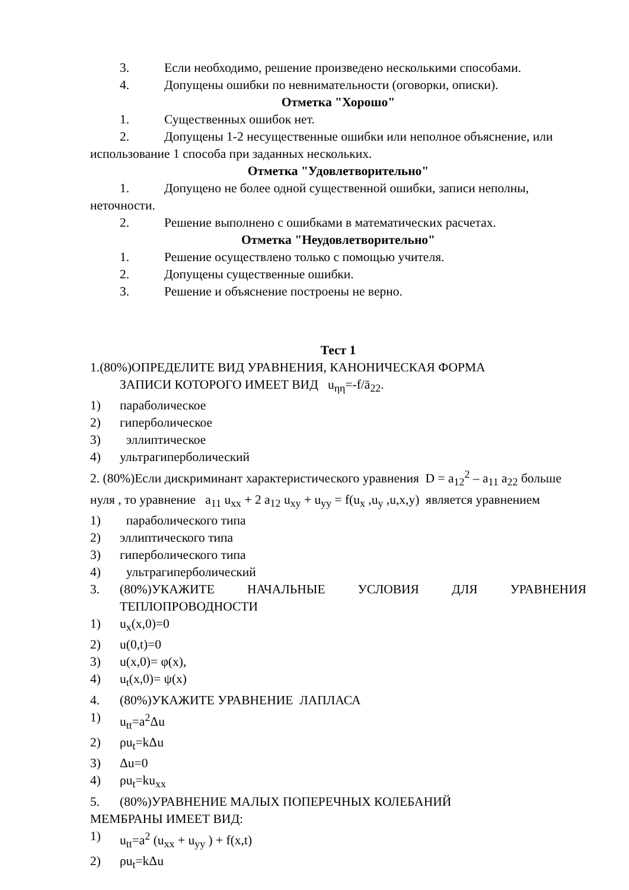3. Если необходимо, решение произведено несколькими способами.
4. Допущены ошибки по невнимательности (оговорки, описки).
Отметка "Хорошо"
1. Существенных ошибок нет.
2. Допущены 1-2 несущественные ошибки или неполное объяснение, или использование 1 способа при заданных нескольких.
Отметка "Удовлетворительно"
1. Допущено не более одной существенной ошибки, записи неполны, неточности.
2. Решение выполнено с ошибками в математических расчетах.
Отметка "Неудовлетворительно"
1. Решение осуществлено только с помощью учителя.
2. Допущены существенные ошибки.
3. Решение и объяснение построены не верно.
Тест 1
1.(80%)ОПРЕДЕЛИТЕ ВИД УРАВНЕНИЯ, КАНОНИЧЕСКАЯ ФОРМА
ЗАПИСИ КОТОРОГО ИМЕЕТ ВИД u<sub>ηη</sub>=-f/ā<sub>22</sub>.
1) параболическое
2) гиперболическое
3) эллиптическое
4) ультрагиперболический
2. (80%)Если дискриминант характеристического уравнения D = a<sub>12</sub><sup>2</sup> – a<sub>11</sub> a<sub>22</sub> больше нуля , то уравнение a<sub>11</sub> u<sub>xx</sub> + 2 a<sub>12</sub> u<sub>xy</sub> + u<sub>yy</sub> = f(u<sub>x</sub> ,u<sub>y</sub> ,u,x,y) является уравнением
1) параболического типа
2) эллиптического типа
3) гиперболического типа
4) ультрагиперболический
3. (80%)УКАЖИТЕ НАЧАЛЬНЫЕ УСЛОВИЯ ДЛЯ УРАВНЕНИЯ ТЕПЛОПРОВОДНОСТИ
1) u<sub>x</sub>(x,0)=0
2) u(0,t)=0
3) u(x,0)= φ(x),
4) u<sub>t</sub>(x,0)= ψ(x)
4. (80%)УКАЖИТЕ УРАВНЕНИЕ ЛАПЛАСА
1) u<sub>tt</sub>=a<sup>2</sup>Δu
2) ρu<sub>t</sub>=kΔu
3) Δu=0
4) ρu<sub>t</sub>=ku<sub>xx</sub>
5. (80%)УРАВНЕНИЕ МАЛЫХ ПОПЕРЕЧНЫХ КОЛЕБАНИЙ
МЕМБРАНЫ ИМЕЕТ ВИД:
1) u<sub>tt</sub>=a<sup>2</sup> (u<sub>xx</sub> + u<sub>yy</sub> ) + f(x,t)
2) ρu<sub>t</sub>=kΔu